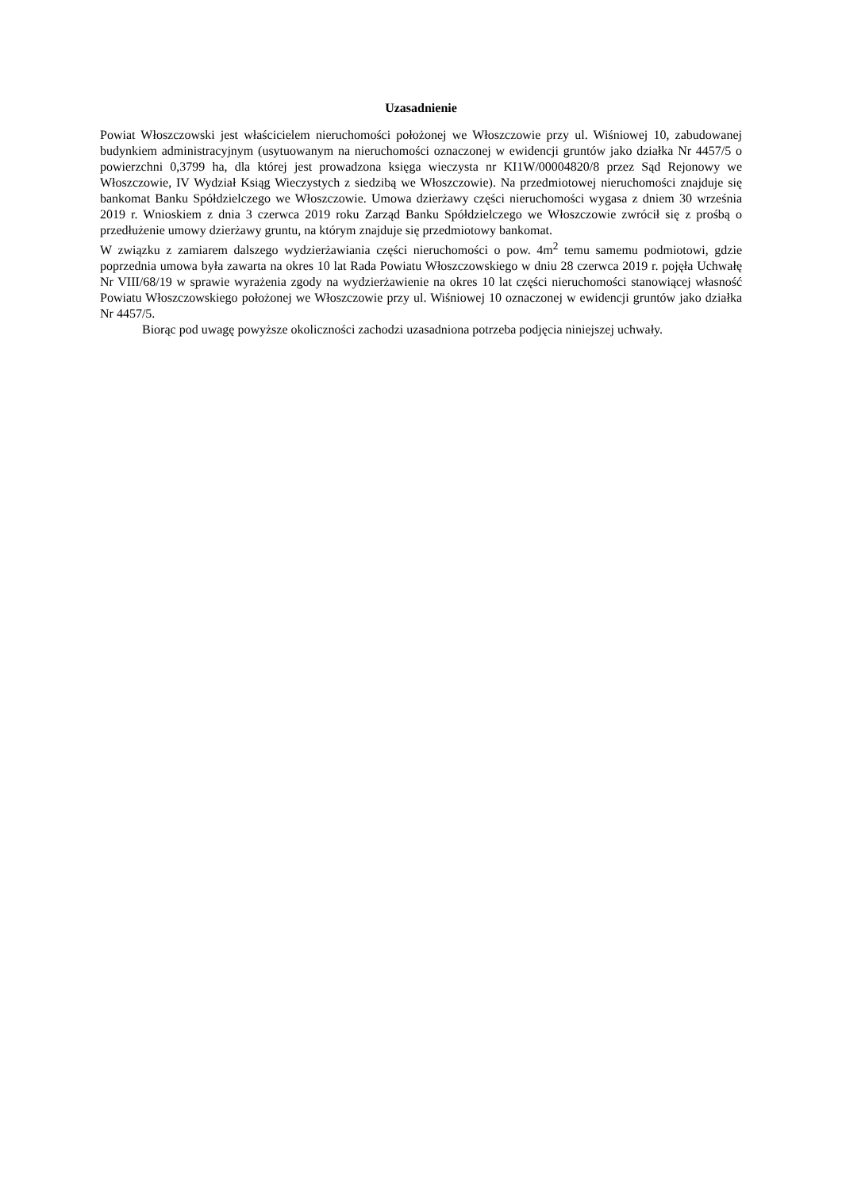Uzasadnienie
Powiat Włoszczowski jest właścicielem nieruchomości położonej we Włoszczowie przy ul. Wiśniowej 10, zabudowanej budynkiem administracyjnym (usytuowanym na nieruchomości oznaczonej w ewidencji gruntów jako działka Nr 4457/5 o powierzchni 0,3799 ha, dla której jest prowadzona księga wieczysta nr KI1W/00004820/8 przez Sąd Rejonowy we Włoszczowie, IV Wydział Ksiąg Wieczystych z siedzibą we Włoszczowie). Na przedmiotowej nieruchomości znajduje się bankomat Banku Spółdzielczego we Włoszczowie. Umowa dzierżawy części nieruchomości wygasa z dniem 30 września 2019 r. Wnioskiem z dnia 3 czerwca 2019 roku Zarząd Banku Spółdzielczego we Włoszczowie zwrócił się z prośbą o przedłużenie umowy dzierżawy gruntu, na którym znajduje się przedmiotowy bankomat.
W związku z zamiarem dalszego wydzierżawiania części nieruchomości o pow. 4m<sup>2</sup> temu samemu podmiotowi, gdzie poprzednia umowa była zawarta na okres 10 lat Rada Powiatu Włoszczowskiego w dniu 28 czerwca 2019 r. pojęła Uchwałę Nr VIII/68/19 w sprawie wyrażenia zgody na wydzierżawienie na okres 10 lat części nieruchomości stanowiącej własność Powiatu Włoszczowskiego położonej we Włoszczowie przy ul. Wiśniowej 10 oznaczonej w ewidencji gruntów jako działka Nr 4457/5.
Biorąc pod uwagę powyższe okoliczności zachodzi uzasadniona potrzeba podjęcia niniejszej uchwały.